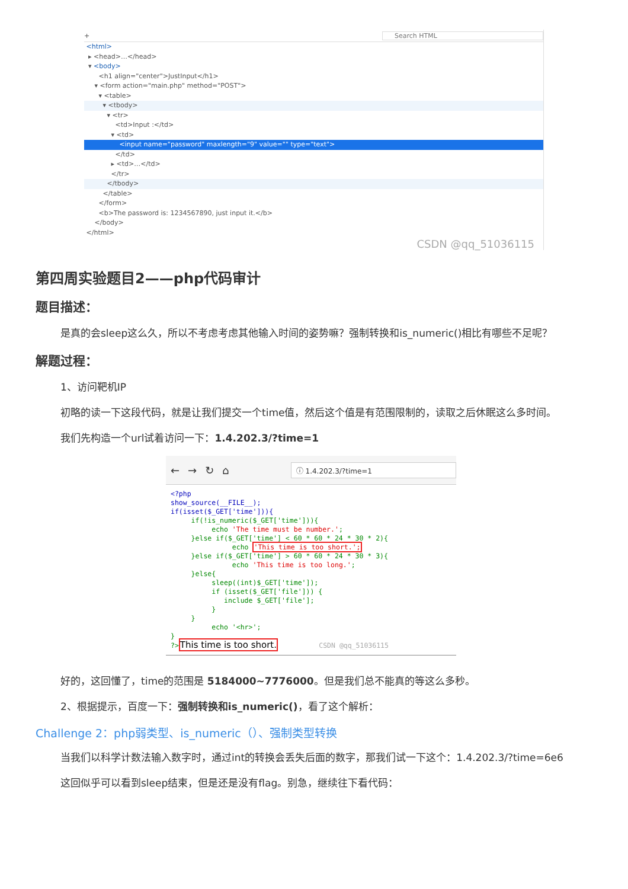+ Search HTML
<html>
▸ <head>…</head>
▾ <body>
<h1 align="center">JustInput</h1>
▾ <form action="main.php" method="POST">
▾ <table>
▾ <tbody>
▾ <tr>
<td>Input :</td>
▾ <td>
<input name="password" maxlength="9" value="" type="text">
</td>
▸ <td>…</td>
</tr>
</tbody>
</table>
</form>
<b>The password is: 1234567890, just input it.</b>
</body>
</html>
CSDN @qq_51036115
第四周实验题目2——php代码审计
题目描述：
是真的会sleep这么久，所以不考虑考虑其他输入时间的姿势嘛？强制转换和is_numeric()相比有哪些不足呢？
解题过程：
1、访问靶机IP
初略的读一下这段代码，就是让我们提交一个time值，然后这个值是有范围限制的，读取之后休眠这么多时间。
我们先构造一个url试着访问一下：1.4.202.3/?time=1
← → ↻ ⌂ ⓘ 1.4.202.3/?time=1
<?php show_source(__FILE__); if(isset($_GET['time'])){ if(!is_numeric($_GET['time'])){ echo 'The time must be number.'; }else if($_GET['time'] < 60 * 60 * 24 * 30 * 2){ echo 'This time is too short.'; }else if($_GET['time'] > 60 * 60 * 24 * 30 * 3){ echo 'This time is too long.'; }else{ sleep((int)$_GET['time']); if (isset($_GET['file'])) { include $_GET['file']; } } echo '<hr>'; } ?>This time is too short. CSDN @qq_51036115
好的，这回懂了，time的范围是 5184000~7776000。但是我们总不能真的等这么多秒。
2、根据提示，百度一下：强制转换和is_numeric()，看了这个解析：
Challenge 2：php弱类型、is_numeric（）、强制类型转换
当我们以科学计数法输入数字时，通过int的转换会丢失后面的数字，那我们试一下这个：1.4.202.3/?time=6e6
这回似乎可以看到sleep结束，但是还是没有flag。别急，继续往下看代码：